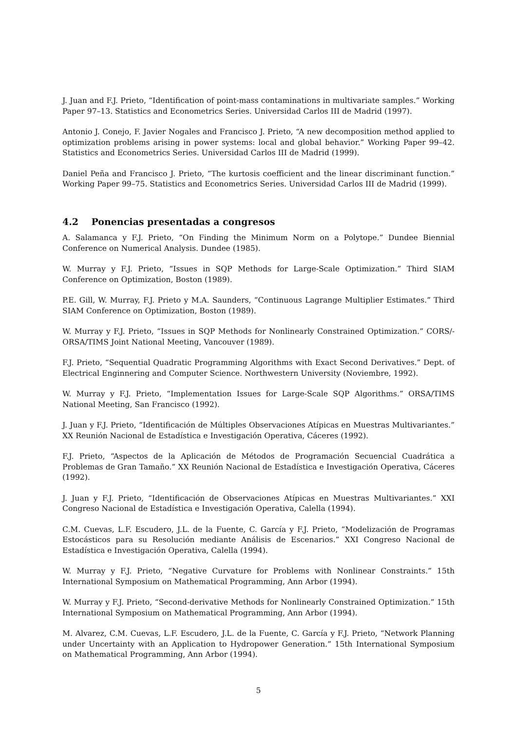J. Juan and F.J. Prieto, “Identification of point-mass contaminations in multivariate samples.” Working Paper 97–13. Statistics and Econometrics Series. Universidad Carlos III de Madrid (1997).
Antonio J. Conejo, F. Javier Nogales and Francisco J. Prieto, “A new decomposition method applied to optimization problems arising in power systems: local and global behavior.” Working Paper 99–42. Statistics and Econometrics Series. Universidad Carlos III de Madrid (1999).
Daniel Peña and Francisco J. Prieto, “The kurtosis coefficient and the linear discriminant function.” Working Paper 99–75. Statistics and Econometrics Series. Universidad Carlos III de Madrid (1999).
4.2 Ponencias presentadas a congresos
A. Salamanca y F.J. Prieto, “On Finding the Minimum Norm on a Polytope.” Dundee Biennial Conference on Numerical Analysis. Dundee (1985).
W. Murray y F.J. Prieto, “Issues in SQP Methods for Large-Scale Optimization.” Third SIAM Conference on Optimization, Boston (1989).
P.E. Gill, W. Murray, F.J. Prieto y M.A. Saunders, “Continuous Lagrange Multiplier Estimates.” Third SIAM Conference on Optimization, Boston (1989).
W. Murray y F.J. Prieto, “Issues in SQP Methods for Nonlinearly Constrained Optimization.” CORS/-ORSA/TIMS Joint National Meeting, Vancouver (1989).
F.J. Prieto, “Sequential Quadratic Programming Algorithms with Exact Second Derivatives.” Dept. of Electrical Enginnering and Computer Science. Northwestern University (Noviembre, 1992).
W. Murray y F.J. Prieto, “Implementation Issues for Large-Scale SQP Algorithms.” ORSA/TIMS National Meeting, San Francisco (1992).
J. Juan y F.J. Prieto, “Identificación de Múltiples Observaciones Atípicas en Muestras Multivariantes.” XX Reunión Nacional de Estadística e Investigación Operativa, Cáceres (1992).
F.J. Prieto, “Aspectos de la Aplicación de Métodos de Programación Secuencial Cuadrática a Problemas de Gran Tamaño.” XX Reunión Nacional de Estadística e Investigación Operativa, Cáceres (1992).
J. Juan y F.J. Prieto, “Identificación de Observaciones Atípicas en Muestras Multivariantes.” XXI Congreso Nacional de Estadística e Investigación Operativa, Calella (1994).
C.M. Cuevas, L.F. Escudero, J.L. de la Fuente, C. García y F.J. Prieto, “Modelización de Programas Estocásticos para su Resolución mediante Análisis de Escenarios.” XXI Congreso Nacional de Estadística e Investigación Operativa, Calella (1994).
W. Murray y F.J. Prieto, “Negative Curvature for Problems with Nonlinear Constraints.” 15th International Symposium on Mathematical Programming, Ann Arbor (1994).
W. Murray y F.J. Prieto, “Second-derivative Methods for Nonlinearly Constrained Optimization.” 15th International Symposium on Mathematical Programming, Ann Arbor (1994).
M. Alvarez, C.M. Cuevas, L.F. Escudero, J.L. de la Fuente, C. García y F.J. Prieto, “Network Planning under Uncertainty with an Application to Hydropower Generation.” 15th International Symposium on Mathematical Programming, Ann Arbor (1994).
5